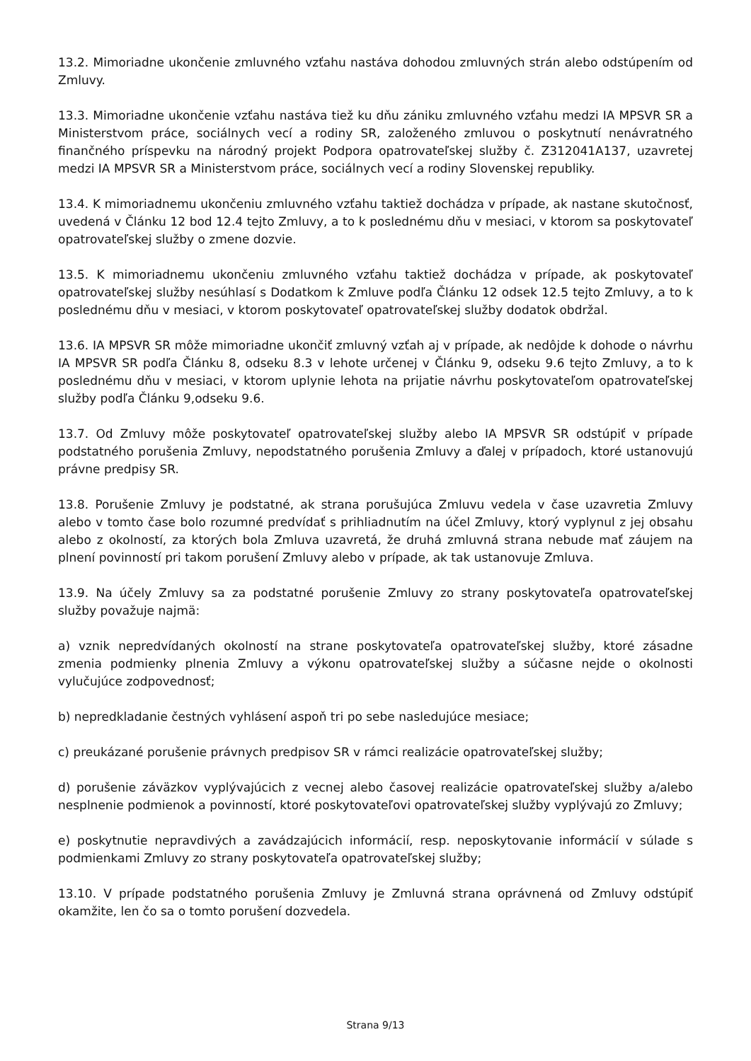13.2. Mimoriadne ukončenie zmluvného vzťahu nastáva dohodou zmluvných strán alebo odstúpením od Zmluvy.
13.3. Mimoriadne ukončenie vzťahu nastáva tiež ku dňu zániku zmluvného vzťahu medzi IA MPSVR SR a Ministerstvom práce, sociálnych vecí a rodiny SR, založeného zmluvou o poskytnutí nenávratného finančného príspevku na národný projekt Podpora opatrovateľskej služby č. Z312041A137, uzavretej medzi IA MPSVR SR a Ministerstvom práce, sociálnych vecí a rodiny Slovenskej republiky.
13.4. K mimoriadnemu ukončeniu zmluvného vzťahu taktiež dochádza v prípade, ak nastane skutočnosť, uvedená v Článku 12 bod 12.4 tejto Zmluvy, a to k poslednému dňu v mesiaci, v ktorom sa poskytovateľ opatrovateľskej služby o zmene dozvie.
13.5. K mimoriadnemu ukončeniu zmluvného vzťahu taktiež dochádza v prípade, ak poskytovateľ opatrovateľskej služby nesúhlasí s Dodatkom k Zmluve podľa Článku 12 odsek 12.5 tejto Zmluvy, a to k poslednému dňu v mesiaci, v ktorom poskytovateľ opatrovateľskej služby dodatok obdržal.
13.6. IA MPSVR SR môže mimoriadne ukončiť zmluvný vzťah aj v prípade, ak nedôjde k dohode o návrhu IA MPSVR SR podľa Článku 8, odseku 8.3 v lehote určenej v Článku 9, odseku 9.6 tejto Zmluvy, a to k poslednému dňu v mesiaci, v ktorom uplynie lehota na prijatie návrhu poskytovateľom opatrovateľskej služby podľa Článku 9,odseku 9.6.
13.7. Od Zmluvy môže poskytovateľ opatrovateľskej služby alebo IA MPSVR SR odstúpiť v prípade podstatného porušenia Zmluvy, nepodstatného porušenia Zmluvy a ďalej v prípadoch, ktoré ustanovujú právne predpisy SR.
13.8. Porušenie Zmluvy je podstatné, ak strana porušujúca Zmluvu vedela v čase uzavretia Zmluvy alebo v tomto čase bolo rozumné predvídať s prihliadnutím na účel Zmluvy, ktorý vyplynul z jej obsahu alebo z okolností, za ktorých bola Zmluva uzavretá, že druhá zmluvná strana nebude mať záujem na plnení povinností pri takom porušení Zmluvy alebo v prípade, ak tak ustanovuje Zmluva.
13.9. Na účely Zmluvy sa za podstatné porušenie Zmluvy zo strany poskytovateľa opatrovateľskej služby považuje najmä:
a) vznik nepredvídaných okolností na strane poskytovateľa opatrovateľskej služby, ktoré zásadne zmenia podmienky plnenia Zmluvy a výkonu opatrovateľskej služby a súčasne nejde o okolnosti vylučujúce zodpovednosť;
b) nepredkladanie čestných vyhlásení aspoň tri po sebe nasledujúce mesiace;
c) preukázané porušenie právnych predpisov SR v rámci realizácie opatrovateľskej služby;
d) porušenie záväzkov vyplývajúcich z vecnej alebo časovej realizácie opatrovateľskej služby a/alebo nesplnenie podmienok a povinností, ktoré poskytovateľovi opatrovateľskej služby vyplývajú zo Zmluvy;
e) poskytnutie nepravdivých a zavádzajúcich informácií, resp. neposkytovanie informácií v súlade s podmienkami Zmluvy zo strany poskytovateľa opatrovateľskej služby;
13.10. V prípade podstatného porušenia Zmluvy je Zmluvná strana oprávnená od Zmluvy odstúpiť okamžite, len čo sa o tomto porušení dozvedela.
Strana 9/13